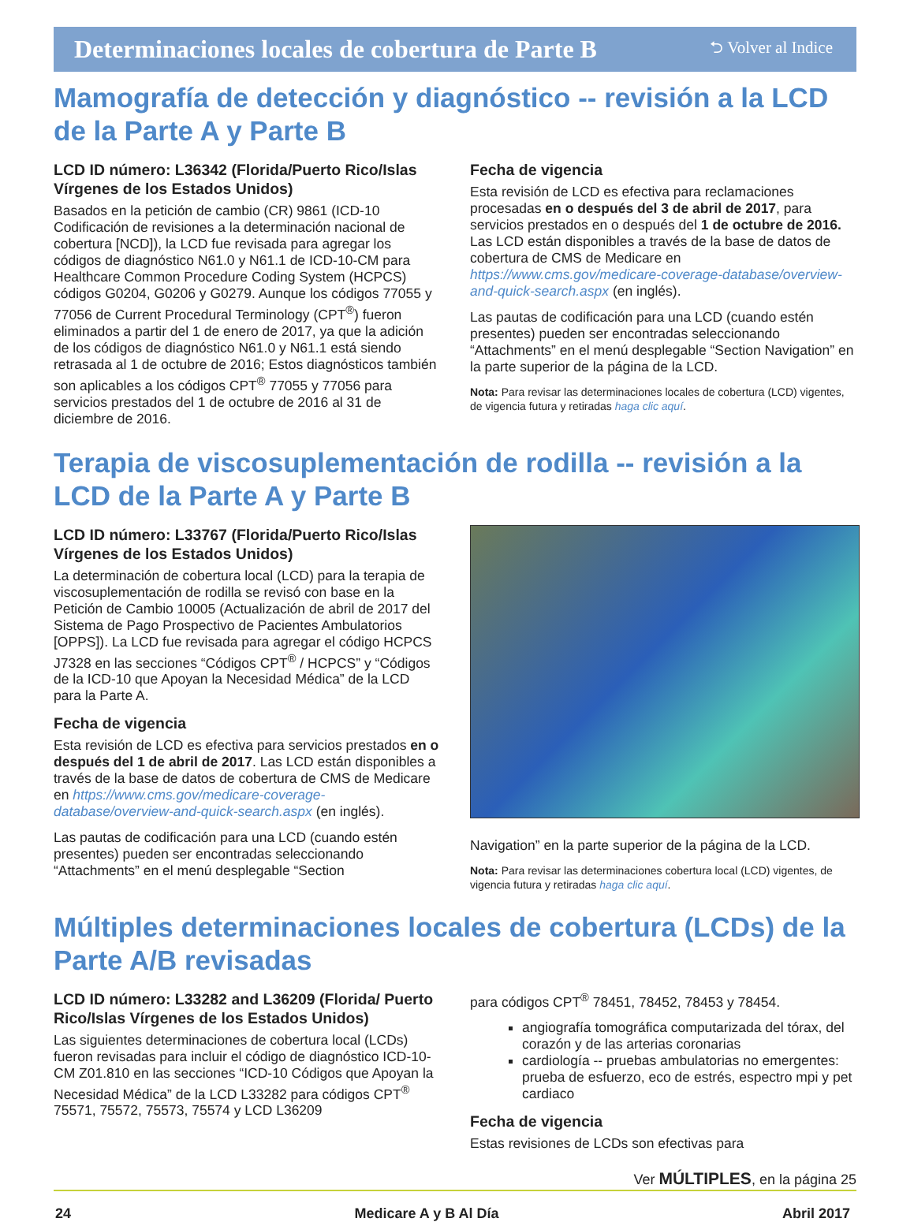Determinaciones locales de cobertura de Parte B ⮌ Volver al Indice
Mamografía de detección y diagnóstico -- revisión a la LCD de la Parte A y Parte B
LCD ID número: L36342 (Florida/Puerto Rico/Islas Vírgenes de los Estados Unidos)
Basados en la petición de cambio (CR) 9861 (ICD-10 Codificación de revisiones a la determinación nacional de cobertura [NCD]), la LCD fue revisada para agregar los códigos de diagnóstico N61.0 y N61.1 de ICD-10-CM para Healthcare Common Procedure Coding System (HCPCS) códigos G0204, G0206 y G0279. Aunque los códigos 77055 y 77056 de Current Procedural Terminology (CPT<sup>®</sup>) fueron eliminados a partir del 1 de enero de 2017, ya que la adición de los códigos de diagnóstico N61.0 y N61.1 está siendo retrasada al 1 de octubre de 2016; Estos diagnósticos también son aplicables a los códigos CPT<sup>®</sup> 77055 y 77056 para servicios prestados del 1 de octubre de 2016 al 31 de diciembre de 2016.
Fecha de vigencia
Esta revisión de LCD es efectiva para reclamaciones procesadas en o después del 3 de abril de 2017, para servicios prestados en o después del 1 de octubre de 2016. Las LCD están disponibles a través de la base de datos de cobertura de CMS de Medicare en https://www.cms.gov/medicare-coverage-database/overview-and-quick-search.aspx (en inglés).
Las pautas de codificación para una LCD (cuando estén presentes) pueden ser encontradas seleccionando “Attachments” en el menú desplegable “Section Navigation” en la parte superior de la página de la LCD.
Nota: Para revisar las determinaciones locales de cobertura (LCD) vigentes, de vigencia futura y retiradas haga clic aquí.
Terapia de viscosuplementación de rodilla -- revisión a la LCD de la Parte A y Parte B
LCD ID número: L33767 (Florida/Puerto Rico/Islas Vírgenes de los Estados Unidos)
La determinación de cobertura local (LCD) para la terapia de viscosuplementación de rodilla se revisó con base en la Petición de Cambio 10005 (Actualización de abril de 2017 del Sistema de Pago Prospectivo de Pacientes Ambulatorios [OPPS]). La LCD fue revisada para agregar el código HCPCS J7328 en las secciones “Códigos CPT<sup>®</sup> / HCPCS” y “Códigos de la ICD-10 que Apoyan la Necesidad Médica” de la LCD para la Parte A.
Fecha de vigencia
Esta revisión de LCD es efectiva para servicios prestados en o después del 1 de abril de 2017. Las LCD están disponibles a través de la base de datos de cobertura de CMS de Medicare en https://www.cms.gov/medicare-coverage-database/overview-and-quick-search.aspx (en inglés).
Las pautas de codificación para una LCD (cuando estén presentes) pueden ser encontradas seleccionando “Attachments” en el menú desplegable “Section
Navigation” en la parte superior de la página de la LCD.
Nota: Para revisar las determinaciones cobertura local (LCD) vigentes, de vigencia futura y retiradas haga clic aquí.
Múltiples determinaciones locales de cobertura (LCDs) de la Parte A/B revisadas
LCD ID número: L33282 and L36209 (Florida/ Puerto Rico/Islas Vírgenes de los Estados Unidos)
Las siguientes determinaciones de cobertura local (LCDs) fueron revisadas para incluir el código de diagnóstico ICD-10-CM Z01.810 en las secciones “ICD-10 Códigos que Apoyan la Necesidad Médica” de la LCD L33282 para códigos CPT<sup>®</sup> 75571, 75572, 75573, 75574 y LCD L36209
para códigos CPT<sup>®</sup> 78451, 78452, 78453 y 78454.
angiografía tomográfica computarizada del tórax, del corazón y de las arterias coronarias
cardiología -- pruebas ambulatorias no emergentes: prueba de esfuerzo, eco de estrés, espectro mpi y pet cardiaco
Fecha de vigencia
Estas revisiones de LCDs son efectivas para
Ver MÚLTIPLES, en la página 25
24 Medicare A y B Al Día Abril 2017